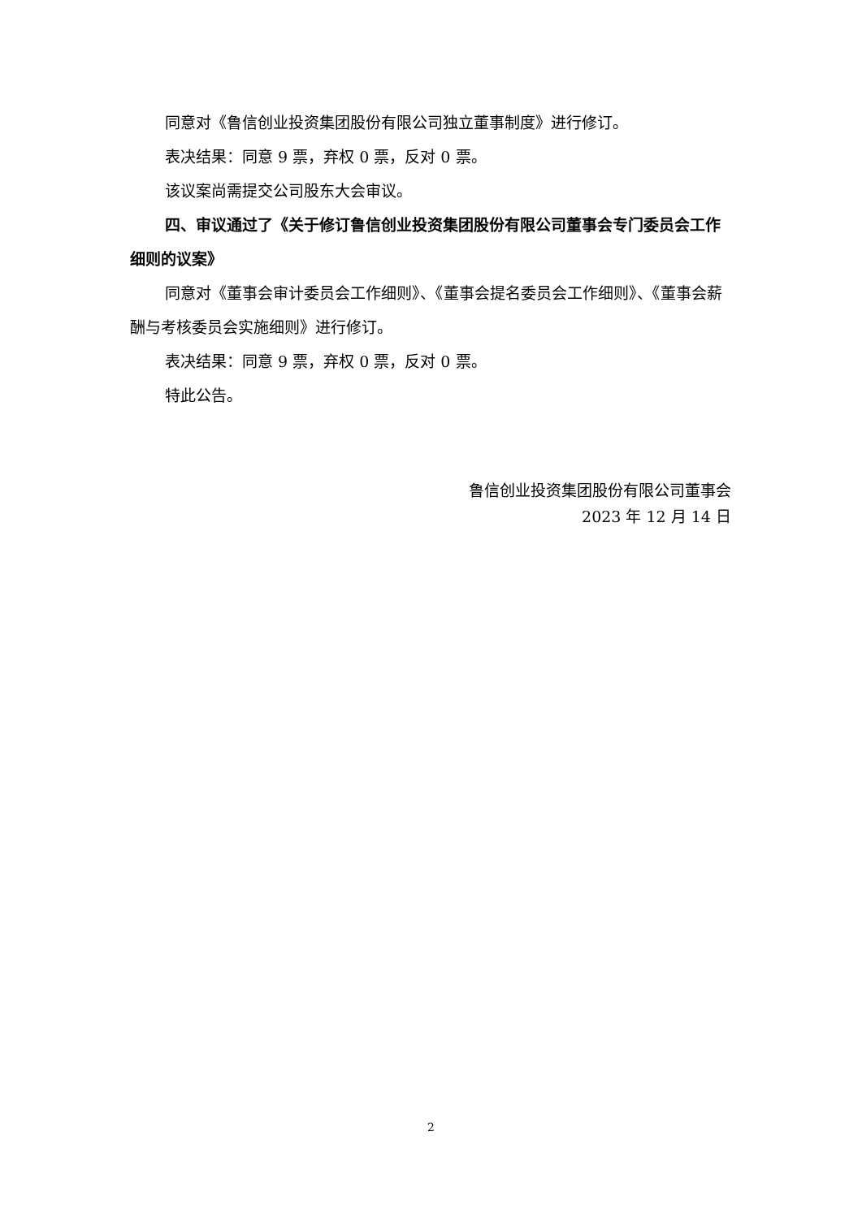同意对《鲁信创业投资集团股份有限公司独立董事制度》进行修订。
表决结果：同意 9 票，弃权 0 票，反对 0 票。
该议案尚需提交公司股东大会审议。
四、审议通过了《关于修订鲁信创业投资集团股份有限公司董事会专门委员会工作细则的议案》
同意对《董事会审计委员会工作细则》、《董事会提名委员会工作细则》、《董事会薪酬与考核委员会实施细则》进行修订。
表决结果：同意 9 票，弃权 0 票，反对 0 票。
特此公告。
鲁信创业投资集团股份有限公司董事会
2023 年 12 月 14 日
2